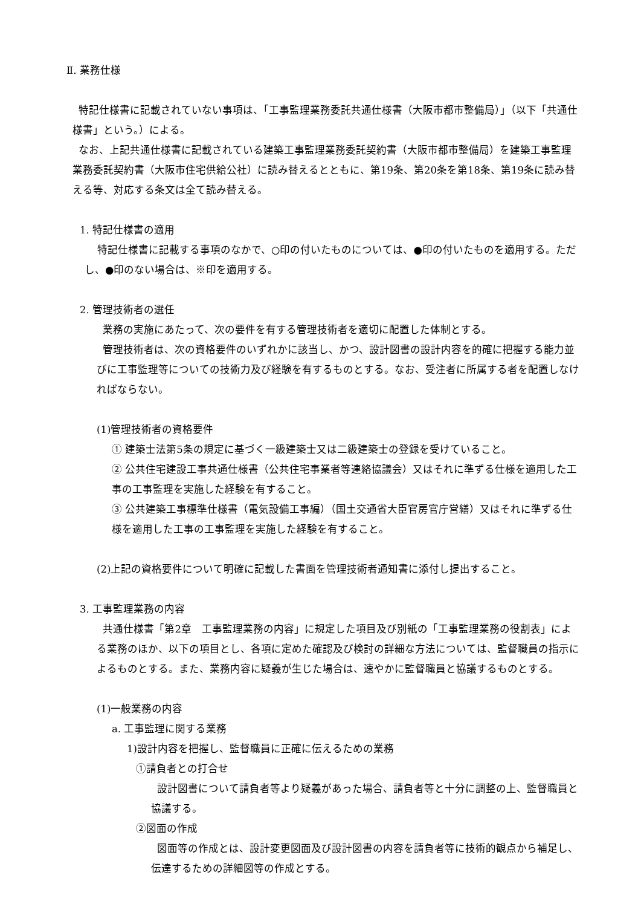Ⅱ. 業務仕様
特記仕様書に記載されていない事項は、「工事監理業務委託共通仕様書（大阪市都市整備局）」（以下「共通仕様書」という。）による。
なお、上記共通仕様書に記載されている建築工事監理業務委託契約書（大阪市都市整備局）を建築工事監理業務委託契約書（大阪市住宅供給公社）に読み替えるとともに、第19条、第20条を第18条、第19条に読み替える等、対応する条文は全て読み替える。
1. 特記仕様書の適用
特記仕様書に記載する事項のなかで、○印の付いたものについては、●印の付いたものを適用する。ただし、●印のない場合は、※印を適用する。
2. 管理技術者の選任
業務の実施にあたって、次の要件を有する管理技術者を適切に配置した体制とする。
管理技術者は、次の資格要件のいずれかに該当し、かつ、設計図書の設計内容を的確に把握する能力並びに工事監理等についての技術力及び経験を有するものとする。なお、受注者に所属する者を配置しなければならない。
(1)管理技術者の資格要件
① 建築士法第5条の規定に基づく一級建築士又は二級建築士の登録を受けていること。
② 公共住宅建設工事共通仕様書（公共住宅事業者等連絡協議会）又はそれに準ずる仕様を適用した工事の工事監理を実施した経験を有すること。
③ 公共建築工事標準仕様書（電気設備工事編）（国土交通省大臣官房官庁営繕）又はそれに準ずる仕様を適用した工事の工事監理を実施した経験を有すること。
(2)上記の資格要件について明確に記載した書面を管理技術者通知書に添付し提出すること。
3. 工事監理業務の内容
共通仕様書「第2章　工事監理業務の内容」に規定した項目及び別紙の「工事監理業務の役割表」による業務のほか、以下の項目とし、各項に定めた確認及び検討の詳細な方法については、監督職員の指示によるものとする。また、業務内容に疑義が生じた場合は、速やかに監督職員と協議するものとする。
(1)一般業務の内容
a. 工事監理に関する業務
1)設計内容を把握し、監督職員に正確に伝えるための業務
①請負者との打合せ
設計図書について請負者等より疑義があった場合、請負者等と十分に調整の上、監督職員と協議する。
②図面の作成
図面等の作成とは、設計変更図面及び設計図書の内容を請負者等に技術的観点から補足し、伝達するための詳細図等の作成とする。